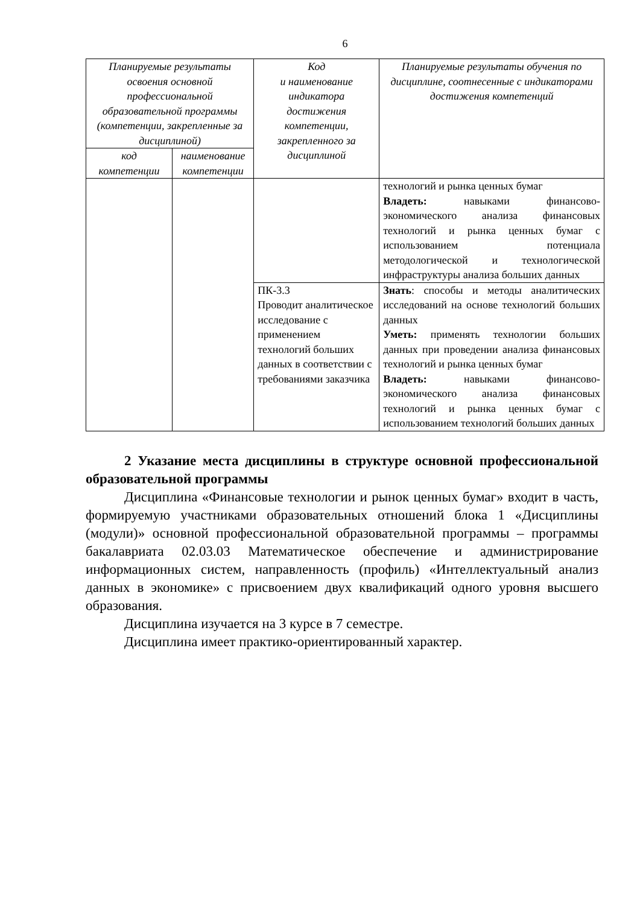6
| Планируемые результаты освоения основной профессиональной образовательной программы (компетенции, закрепленные за дисциплиной) | | Код и наименование индикатора достижения компетенции, закрепленного за дисциплиной | Планируемые результаты обучения по дисциплине, соотнесенные с индикаторами достижения компетенций |
| --- | --- | --- | --- |
| код компетенции | наименование компетенции | | |
| | | | технологий и рынка ценных бумаг Владеть: навыками финансово-экономического анализа финансовых технологий и рынка ценных бумаг с использованием потенциала методологической и технологической инфраструктуры анализа больших данных |
| | | ПК-3.3 Проводит аналитическое исследование с применением технологий больших данных в соответствии с требованиями заказчика | Знать : способы и методы аналитических исследований на основе технологий больших данных Уметь: применять технологии больших данных при проведении анализа финансовых технологий и рынка ценных бумаг Владеть: навыками финансово-экономического анализа финансовых технологий и рынка ценных бумаг с использованием технологий больших данных |
2 Указание места дисциплины в структуре основной профессиональной образовательной программы
Дисциплина «Финансовые технологии и рынок ценных бумаг» входит в часть, формируемую участниками образовательных отношений блока 1 «Дисциплины (модули)» основной профессиональной образовательной программы – программы бакалавриата 02.03.03 Математическое обеспечение и администрирование информационных систем, направленность (профиль) «Интеллектуальный анализ данных в экономике» с присвоением двух квалификаций одного уровня высшего образования.
Дисциплина изучается на 3 курсе в 7 семестре.
Дисциплина имеет практико-ориентированный характер.